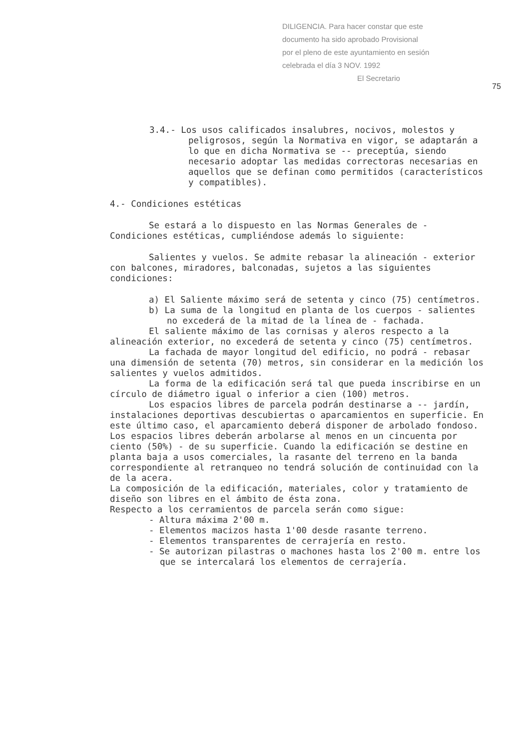DILIGENCIA. Para hacer constar que este
documento ha sido aprobado Provisional
por el pleno de este ayuntamiento en sesión
celebrada el día 3 NOV. 1992
El Secretario
75
3.4.- Los usos calificados insalubres, nocivos, molestos y peligrosos, según la Normativa en vigor, se adaptarán a lo que en dicha Normativa se -- preceptúa, siendo necesario adoptar las medidas correctoras necesarias en aquellos que se definan como permitidos (característicos y compatibles).
4.- Condiciones estéticas
Se estará a lo dispuesto en las Normas Generales de - Condiciones estéticas, cumpliéndose además lo siguiente:
Salientes y vuelos. Se admite rebasar la alineación - exterior con balcones, miradores, balconadas, sujetos a las siguientes condiciones:
a) El Saliente máximo será de setenta y cinco (75) centímetros.
b) La suma de la longitud en planta de los cuerpos - salientes no excederá de la mitad de la línea de - fachada.
El saliente máximo de las cornisas y aleros respecto a la alineación exterior, no excederá de setenta y cinco (75) centímetros.
La fachada de mayor longitud del edificio, no podrá - rebasar una dimensión de setenta (70) metros, sin considerar en la medición los salientes y vuelos admitidos.
La forma de la edificación será tal que pueda inscribirse en un círculo de diámetro igual o inferior a cien (100) metros.
Los espacios libres de parcela podrán destinarse a -- jardín, instalaciones deportivas descubiertas o aparcamientos en superficie. En este último caso, el aparcamiento deberá disponer de arbolado fondoso. Los espacios libres deberán arbolarse al menos en un cincuenta por ciento (50%) - de su superficie. Cuando la edificación se destine en planta baja a usos comerciales, la rasante del terreno en la banda correspondiente al retranqueo no tendrá solución de continuidad con la de la acera.
La composición de la edificación, materiales, color y tratamiento de diseño son libres en el ámbito de ésta zona.
Respecto a los cerramientos de parcela serán como sigue:
- Altura máxima 2'00 m.
- Elementos macizos hasta 1'00 desde rasante terreno.
- Elementos transparentes de cerrajería en resto.
- Se autorizan pilastras o machones hasta los 2'00 m. entre los que se intercalará los elementos de cerrajería.